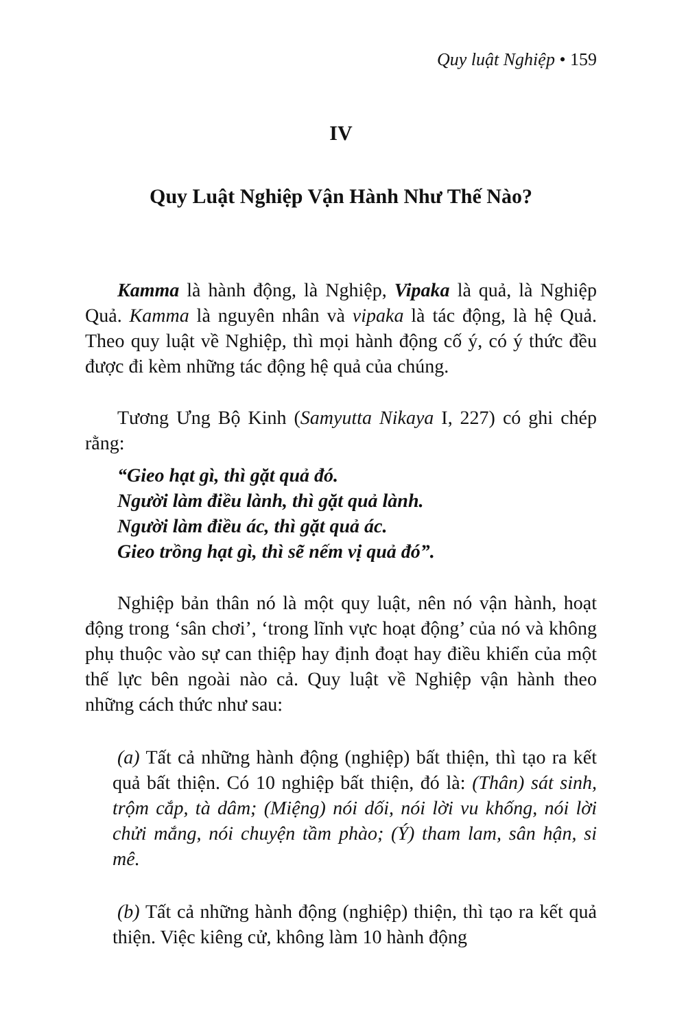Quy luật Nghiệp • 159
IV
Quy Luật Nghiệp Vận Hành Như Thế Nào?
Kamma là hành động, là Nghiệp, Vipaka là quả, là Nghiệp Quả. Kamma là nguyên nhân và vipaka là tác động, là hệ Quả. Theo quy luật về Nghiệp, thì mọi hành động cố ý, có ý thức đều được đi kèm những tác động hệ quả của chúng.
Tương Ưng Bộ Kinh (Samyutta Nikaya I, 227) có ghi chép rằng:
“Gieo hạt gì, thì gặt quả đó.
Người làm điều lành, thì gặt quả lành.
Người làm điều ác, thì gặt quả ác.
Gieo trồng hạt gì, thì sẽ nếm vị quả đó”.
Nghiệp bản thân nó là một quy luật, nên nó vận hành, hoạt động trong ‘sân chơi’, ‘trong lĩnh vực hoạt động’ của nó và không phụ thuộc vào sự can thiệp hay định đoạt hay điều khiển của một thế lực bên ngoài nào cả. Quy luật về Nghiệp vận hành theo những cách thức như sau:
(a) Tất cả những hành động (nghiệp) bất thiện, thì tạo ra kết quả bất thiện. Có 10 nghiệp bất thiện, đó là: (Thân) sát sinh, trộm cắp, tà dâm; (Miệng) nói dối, nói lời vu khống, nói lời chửi mắng, nói chuyện tầm phào; (Ý) tham lam, sân hận, si mê.
(b) Tất cả những hành động (nghiệp) thiện, thì tạo ra kết quả thiện. Việc kiêng cử, không làm 10 hành động